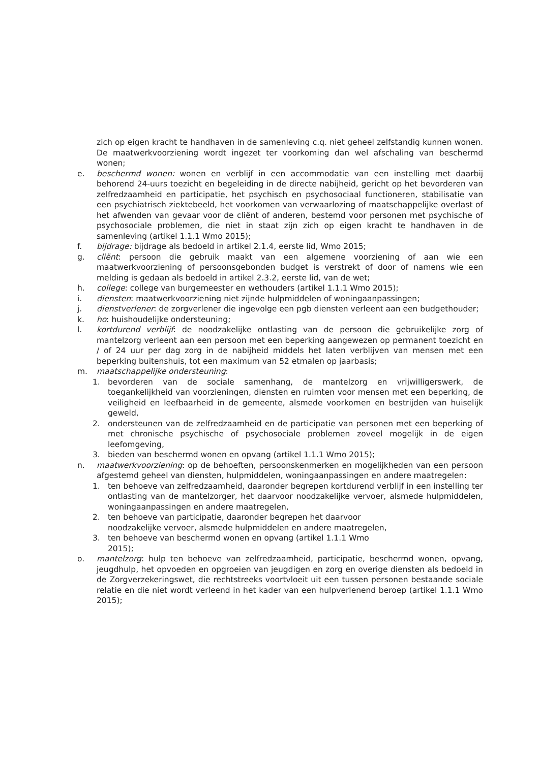zich op eigen kracht te handhaven in de samenleving c.q. niet geheel zelfstandig kunnen wonen. De maatwerkvoorziening wordt ingezet ter voorkoming dan wel afschaling van beschermd wonen;
e. beschermd wonen: wonen en verblijf in een accommodatie van een instelling met daarbij behorend 24-uurs toezicht en begeleiding in de directe nabijheid, gericht op het bevorderen van zelfredzaamheid en participatie, het psychisch en psychosociaal functioneren, stabilisatie van een psychiatrisch ziektebeeld, het voorkomen van verwaarlozing of maatschappelijke overlast of het afwenden van gevaar voor de cliënt of anderen, bestemd voor personen met psychische of psychosociale problemen, die niet in staat zijn zich op eigen kracht te handhaven in de samenleving (artikel 1.1.1 Wmo 2015);
f. bijdrage: bijdrage als bedoeld in artikel 2.1.4, eerste lid, Wmo 2015;
g. cliënt: persoon die gebruik maakt van een algemene voorziening of aan wie een maatwerkvoorziening of persoonsgebonden budget is verstrekt of door of namens wie een melding is gedaan als bedoeld in artikel 2.3.2, eerste lid, van de wet;
h. college: college van burgemeester en wethouders (artikel 1.1.1 Wmo 2015);
i. diensten: maatwerkvoorziening niet zijnde hulpmiddelen of woningaanpassingen;
j. dienstverlener: de zorgverlener die ingevolge een pgb diensten verleent aan een budgethouder;
k. ho: huishoudelijke ondersteuning;
l. kortdurend verblijf: de noodzakelijke ontlasting van de persoon die gebruikelijke zorg of mantelzorg verleent aan een persoon met een beperking aangewezen op permanent toezicht en / of 24 uur per dag zorg in de nabijheid middels het laten verblijven van mensen met een beperking buitenshuis, tot een maximum van 52 etmalen op jaarbasis;
m. maatschappelijke ondersteuning:
1. bevorderen van de sociale samenhang, de mantelzorg en vrijwilligerswerk, de toegankelijkheid van voorzieningen, diensten en ruimten voor mensen met een beperking, de veiligheid en leefbaarheid in de gemeente, alsmede voorkomen en bestrijden van huiselijk geweld,
2. ondersteunen van de zelfredzaamheid en de participatie van personen met een beperking of met chronische psychische of psychosociale problemen zoveel mogelijk in de eigen leefomgeving,
3. bieden van beschermd wonen en opvang (artikel 1.1.1 Wmo 2015);
n. maatwerkvoorziening: op de behoeften, persoonskenmerken en mogelijkheden van een persoon afgestemd geheel van diensten, hulpmiddelen, woningaanpassingen en andere maatregelen:
1. ten behoeve van zelfredzaamheid, daaronder begrepen kortdurend verblijf in een instelling ter ontlasting van de mantelzorger, het daarvoor noodzakelijke vervoer, alsmede hulpmiddelen, woningaanpassingen en andere maatregelen,
2. ten behoeve van participatie, daaronder begrepen het daarvoor
noodzakelijke vervoer, alsmede hulpmiddelen en andere maatregelen,
3. ten behoeve van beschermd wonen en opvang (artikel 1.1.1 Wmo
2015);
o. mantelzorg: hulp ten behoeve van zelfredzaamheid, participatie, beschermd wonen, opvang, jeugdhulp, het opvoeden en opgroeien van jeugdigen en zorg en overige diensten als bedoeld in de Zorgverzekeringswet, die rechtstreeks voortvloeit uit een tussen personen bestaande sociale relatie en die niet wordt verleend in het kader van een hulpverlenend beroep (artikel 1.1.1 Wmo 2015);